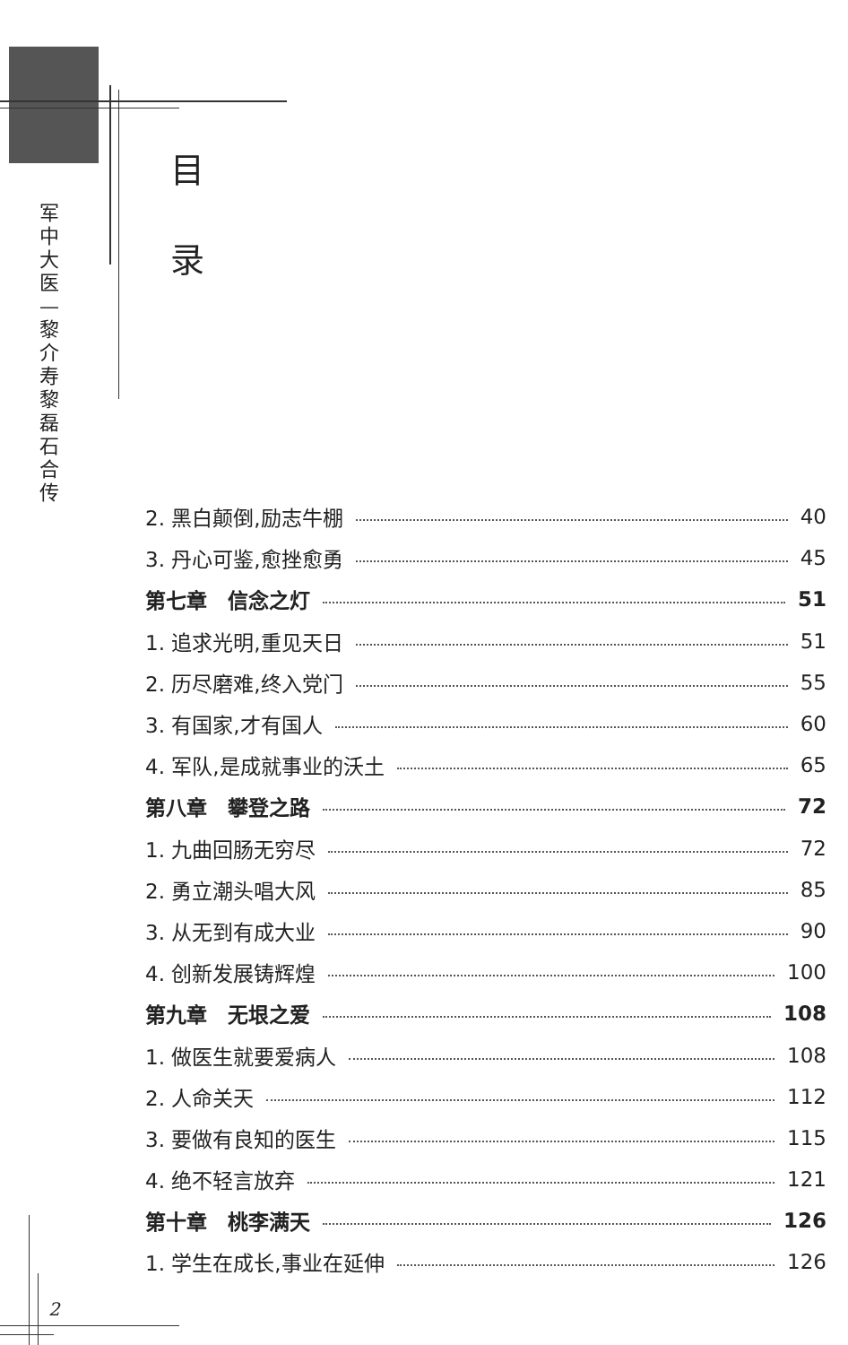军
中
大
医
—
黎
介
寿
黎
磊
石
合
传
目
录
2. 黑白颠倒,励志牛棚 40
3. 丹心可鉴,愈挫愈勇 45
第七章　信念之灯 51
1. 追求光明,重见天日 51
2. 历尽磨难,终入党门 55
3. 有国家,才有国人 60
4. 军队,是成就事业的沃土 65
第八章　攀登之路 72
1. 九曲回肠无穷尽 72
2. 勇立潮头唱大风 85
3. 从无到有成大业 90
4. 创新发展铸辉煌 100
第九章　无垠之爱 108
1. 做医生就要爱病人 108
2. 人命关天 112
3. 要做有良知的医生 115
4. 绝不轻言放弃 121
第十章　桃李满天 126
1. 学生在成长,事业在延伸 126
2